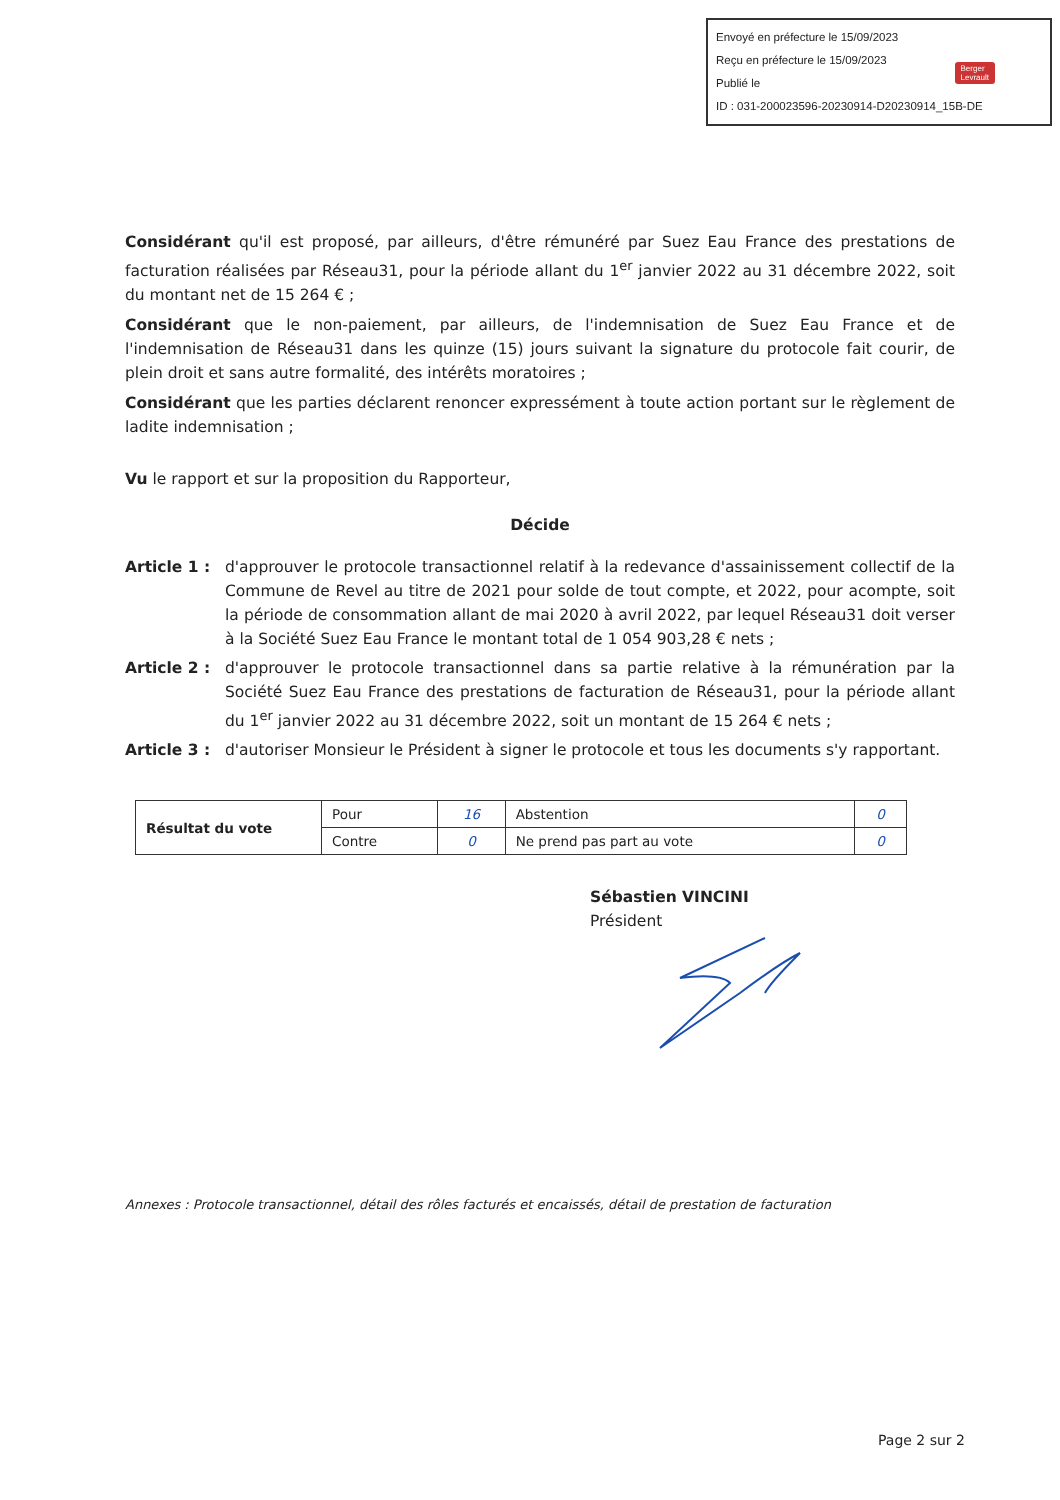Envoyé en préfecture le 15/09/2023
Reçu en préfecture le 15/09/2023
Publié le
ID : 031-200023596-20230914-D20230914_15B-DE
Berger
Levrault
Considérant qu'il est proposé, par ailleurs, d'être rémunéré par Suez Eau France des prestations de facturation réalisées par Réseau31, pour la période allant du 1<sup>er</sup> janvier 2022 au 31 décembre 2022, soit du montant net de 15 264 € ;
Considérant que le non-paiement, par ailleurs, de l'indemnisation de Suez Eau France et de l'indemnisation de Réseau31 dans les quinze (15) jours suivant la signature du protocole fait courir, de plein droit et sans autre formalité, des intérêts moratoires ;
Considérant que les parties déclarent renoncer expressément à toute action portant sur le règlement de ladite indemnisation ;
Vu le rapport et sur la proposition du Rapporteur,
Décide
Article 1 :
d'approuver le protocole transactionnel relatif à la redevance d'assainissement collectif de la Commune de Revel au titre de 2021 pour solde de tout compte, et 2022, pour acompte, soit la période de consommation allant de mai 2020 à avril 2022, par lequel Réseau31 doit verser à la Société Suez Eau France le montant total de 1 054 903,28 € nets ;
Article 2 :
d'approuver le protocole transactionnel dans sa partie relative à la rémunération par la Société Suez Eau France des prestations de facturation de Réseau31, pour la période allant du 1<sup>er</sup> janvier 2022 au 31 décembre 2022, soit un montant de 15 264 € nets ;
Article 3 :
d'autoriser Monsieur le Président à signer le protocole et tous les documents s'y rapportant.
| Résultat du vote | Pour | 16 | Abstention | 0 |
| | Contre | 0 | Ne prend pas part au vote | 0 |
Sébastien VINCINI
Président
Annexes : Protocole transactionnel, détail des rôles facturés et encaissés, détail de prestation de facturation
Page 2 sur 2